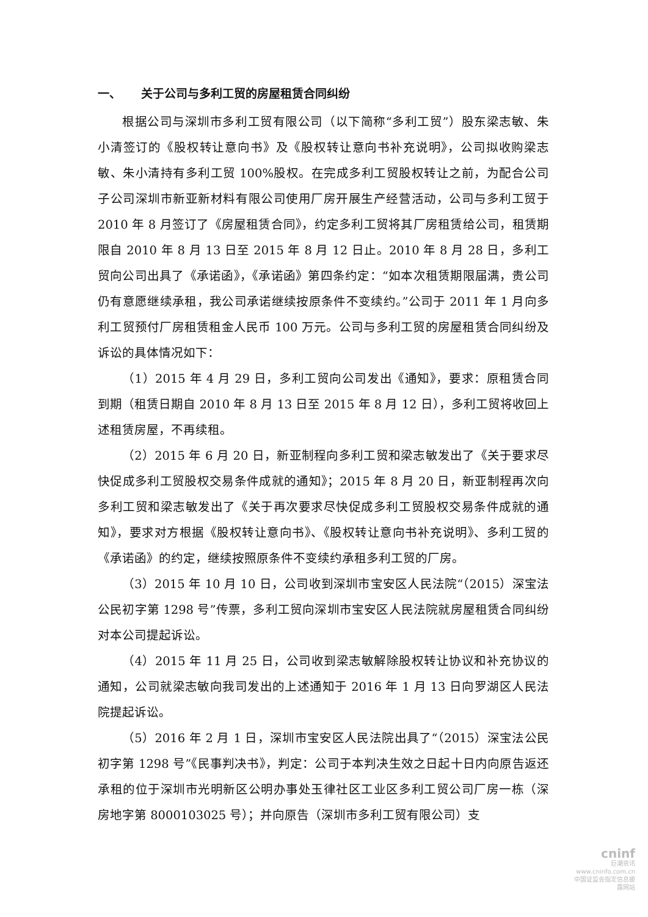一、 关于公司与多利工贸的房屋租赁合同纠纷
根据公司与深圳市多利工贸有限公司（以下简称“多利工贸”）股东梁志敏、朱小清签订的《股权转让意向书》及《股权转让意向书补充说明》，公司拟收购梁志敏、朱小清持有多利工贸 100%股权。在完成多利工贸股权转让之前，为配合公司子公司深圳市新亚新材料有限公司使用厂房开展生产经营活动，公司与多利工贸于 2010 年 8 月签订了《房屋租赁合同》，约定多利工贸将其厂房租赁给公司，租赁期限自 2010 年 8 月 13 日至 2015 年 8 月 12 日止。2010 年 8 月 28 日，多利工贸向公司出具了《承诺函》，《承诺函》第四条约定：“如本次租赁期限届满，贵公司仍有意愿继续承租，我公司承诺继续按原条件不变续约。”公司于 2011 年 1 月向多利工贸预付厂房租赁租金人民币 100 万元。公司与多利工贸的房屋租赁合同纠纷及诉讼的具体情况如下：
（1）2015 年 4 月 29 日，多利工贸向公司发出《通知》，要求：原租赁合同到期（租赁日期自 2010 年 8 月 13 日至 2015 年 8 月 12 日），多利工贸将收回上述租赁房屋，不再续租。
（2）2015 年 6 月 20 日，新亚制程向多利工贸和梁志敏发出了《关于要求尽快促成多利工贸股权交易条件成就的通知》；2015 年 8 月 20 日，新亚制程再次向多利工贸和梁志敏发出了《关于再次要求尽快促成多利工贸股权交易条件成就的通知》，要求对方根据《股权转让意向书》、《股权转让意向书补充说明》、多利工贸的《承诺函》的约定，继续按照原条件不变续约承租多利工贸的厂房。
（3）2015 年 10 月 10 日，公司收到深圳市宝安区人民法院“（2015）深宝法公民初字第 1298 号”传票，多利工贸向深圳市宝安区人民法院就房屋租赁合同纠纷对本公司提起诉讼。
（4）2015 年 11 月 25 日，公司收到梁志敏解除股权转让协议和补充协议的通知，公司就梁志敏向我司发出的上述通知于 2016 年 1 月 13 日向罗湖区人民法院提起诉讼。
（5）2016 年 2 月 1 日，深圳市宝安区人民法院出具了“（2015）深宝法公民初字第 1298 号”《民事判决书》，判定：公司于本判决生效之日起十日内向原告返还承租的位于深圳市光明新区公明办事处玉律社区工业区多利工贸公司厂房一栋（深房地字第 8000103025 号）；并向原告（深圳市多利工贸有限公司）支
cninf
巨潮资讯
www.cninfo.com.cn
中国证监会指定信息披露网站